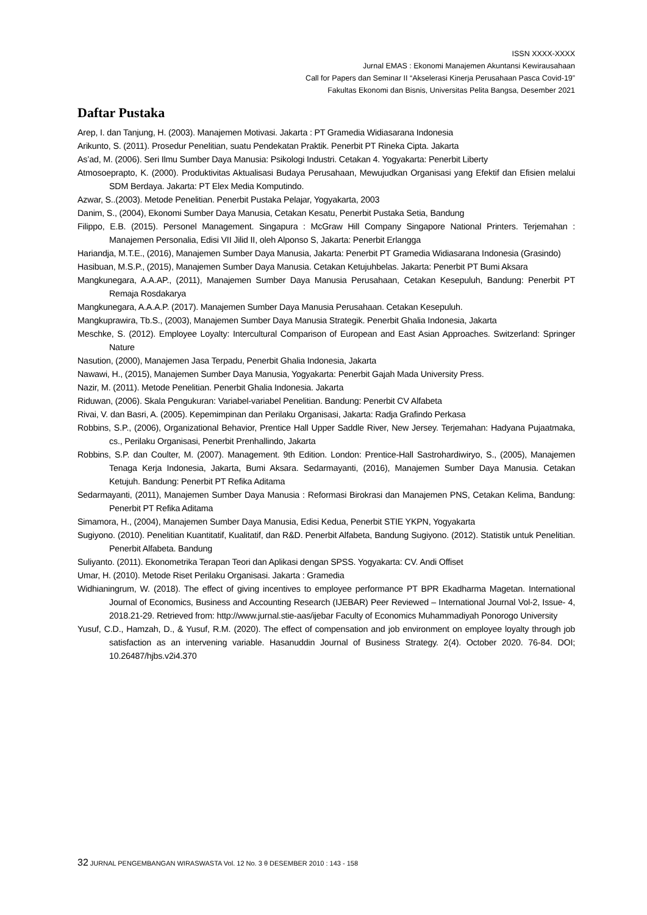ISSN XXXX-XXXX
Jurnal EMAS : Ekonomi Manajemen Akuntansi Kewirausahaan
Call for Papers dan Seminar II “Akselerasi Kinerja Perusahaan Pasca Covid-19”
Fakultas Ekonomi dan Bisnis, Universitas Pelita Bangsa, Desember 2021
Daftar Pustaka
Arep, I. dan Tanjung, H. (2003). Manajemen Motivasi. Jakarta : PT Gramedia Widiasarana Indonesia
Arikunto, S. (2011). Prosedur Penelitian, suatu Pendekatan Praktik. Penerbit PT Rineka Cipta. Jakarta
As’ad, M. (2006). Seri Ilmu Sumber Daya Manusia: Psikologi Industri. Cetakan 4. Yogyakarta: Penerbit Liberty
Atmosoeprapto, K. (2000). Produktivitas Aktualisasi Budaya Perusahaan, Mewujudkan Organisasi yang Efektif dan Efisien melalui SDM Berdaya. Jakarta: PT Elex Media Komputindo.
Azwar, S..(2003). Metode Penelitian. Penerbit Pustaka Pelajar, Yogyakarta, 2003
Danim, S., (2004), Ekonomi Sumber Daya Manusia, Cetakan Kesatu, Penerbit Pustaka Setia, Bandung
Filippo, E.B. (2015). Personel Management. Singapura : McGraw Hill Company Singapore National Printers. Terjemahan : Manajemen Personalia, Edisi VII Jilid II, oleh Alponso S, Jakarta: Penerbit Erlangga
Hariandja, M.T.E., (2016), Manajemen Sumber Daya Manusia, Jakarta: Penerbit PT Gramedia Widiasarana Indonesia (Grasindo)
Hasibuan, M.S.P., (2015), Manajemen Sumber Daya Manusia. Cetakan Ketujuhbelas. Jakarta: Penerbit PT Bumi Aksara
Mangkunegara, A.A.AP., (2011), Manajemen Sumber Daya Manusia Perusahaan, Cetakan Kesepuluh, Bandung: Penerbit PT Remaja Rosdakarya
Mangkunegara, A.A.A.P. (2017). Manajemen Sumber Daya Manusia Perusahaan. Cetakan Kesepuluh.
Mangkuprawira, Tb.S., (2003), Manajemen Sumber Daya Manusia Strategik. Penerbit Ghalia Indonesia, Jakarta
Meschke, S. (2012). Employee Loyalty: Intercultural Comparison of European and East Asian Approaches. Switzerland: Springer Nature
Nasution, (2000), Manajemen Jasa Terpadu, Penerbit Ghalia Indonesia, Jakarta
Nawawi, H., (2015), Manajemen Sumber Daya Manusia, Yogyakarta: Penerbit Gajah Mada University Press.
Nazir, M. (2011). Metode Penelitian. Penerbit Ghalia Indonesia. Jakarta
Riduwan, (2006). Skala Pengukuran: Variabel-variabel Penelitian. Bandung: Penerbit CV Alfabeta
Rivai, V. dan Basri, A. (2005). Kepemimpinan dan Perilaku Organisasi, Jakarta: Radja Grafindo Perkasa
Robbins, S.P., (2006), Organizational Behavior, Prentice Hall Upper Saddle River, New Jersey. Terjemahan: Hadyana Pujaatmaka, cs., Perilaku Organisasi, Penerbit Prenhallindo, Jakarta
Robbins, S.P. dan Coulter, M. (2007). Management. 9th Edition. London: Prentice-Hall Sastrohardiwiryo, S., (2005), Manajemen Tenaga Kerja Indonesia, Jakarta, Bumi Aksara. Sedarmayanti, (2016), Manajemen Sumber Daya Manusia. Cetakan Ketujuh. Bandung: Penerbit PT Refika Aditama
Sedarmayanti, (2011), Manajemen Sumber Daya Manusia : Reformasi Birokrasi dan Manajemen PNS, Cetakan Kelima, Bandung: Penerbit PT Refika Aditama
Simamora, H., (2004), Manajemen Sumber Daya Manusia, Edisi Kedua, Penerbit STIE YKPN, Yogyakarta
Sugiyono. (2010). Penelitian Kuantitatif, Kualitatif, dan R&D. Penerbit Alfabeta, Bandung Sugiyono. (2012). Statistik untuk Penelitian. Penerbit Alfabeta. Bandung
Suliyanto. (2011). Ekonometrika Terapan Teori dan Aplikasi dengan SPSS. Yogyakarta: CV. Andi Offiset
Umar, H. (2010). Metode Riset Perilaku Organisasi. Jakarta : Gramedia
Widhianingrum, W. (2018). The effect of giving incentives to employee performance PT BPR Ekadharma Magetan. International Journal of Economics, Business and Accounting Research (IJEBAR) Peer Reviewed – International Journal Vol-2, Issue- 4, 2018.21-29. Retrieved from: http://www.jurnal.stie-aas/ijebar Faculty of Economics Muhammadiyah Ponorogo University
Yusuf, C.D., Hamzah, D., & Yusuf, R.M. (2020). The effect of compensation and job environment on employee loyalty through job satisfaction as an intervening variable. Hasanuddin Journal of Business Strategy. 2(4). October 2020. 76-84. DOI; 10.26487/hjbs.v2i4.370
32 JURNAL PENGEMBANGAN WIRASWASTA Vol. 12 No. 3 θ DESEMBER 2010 : 143 - 158